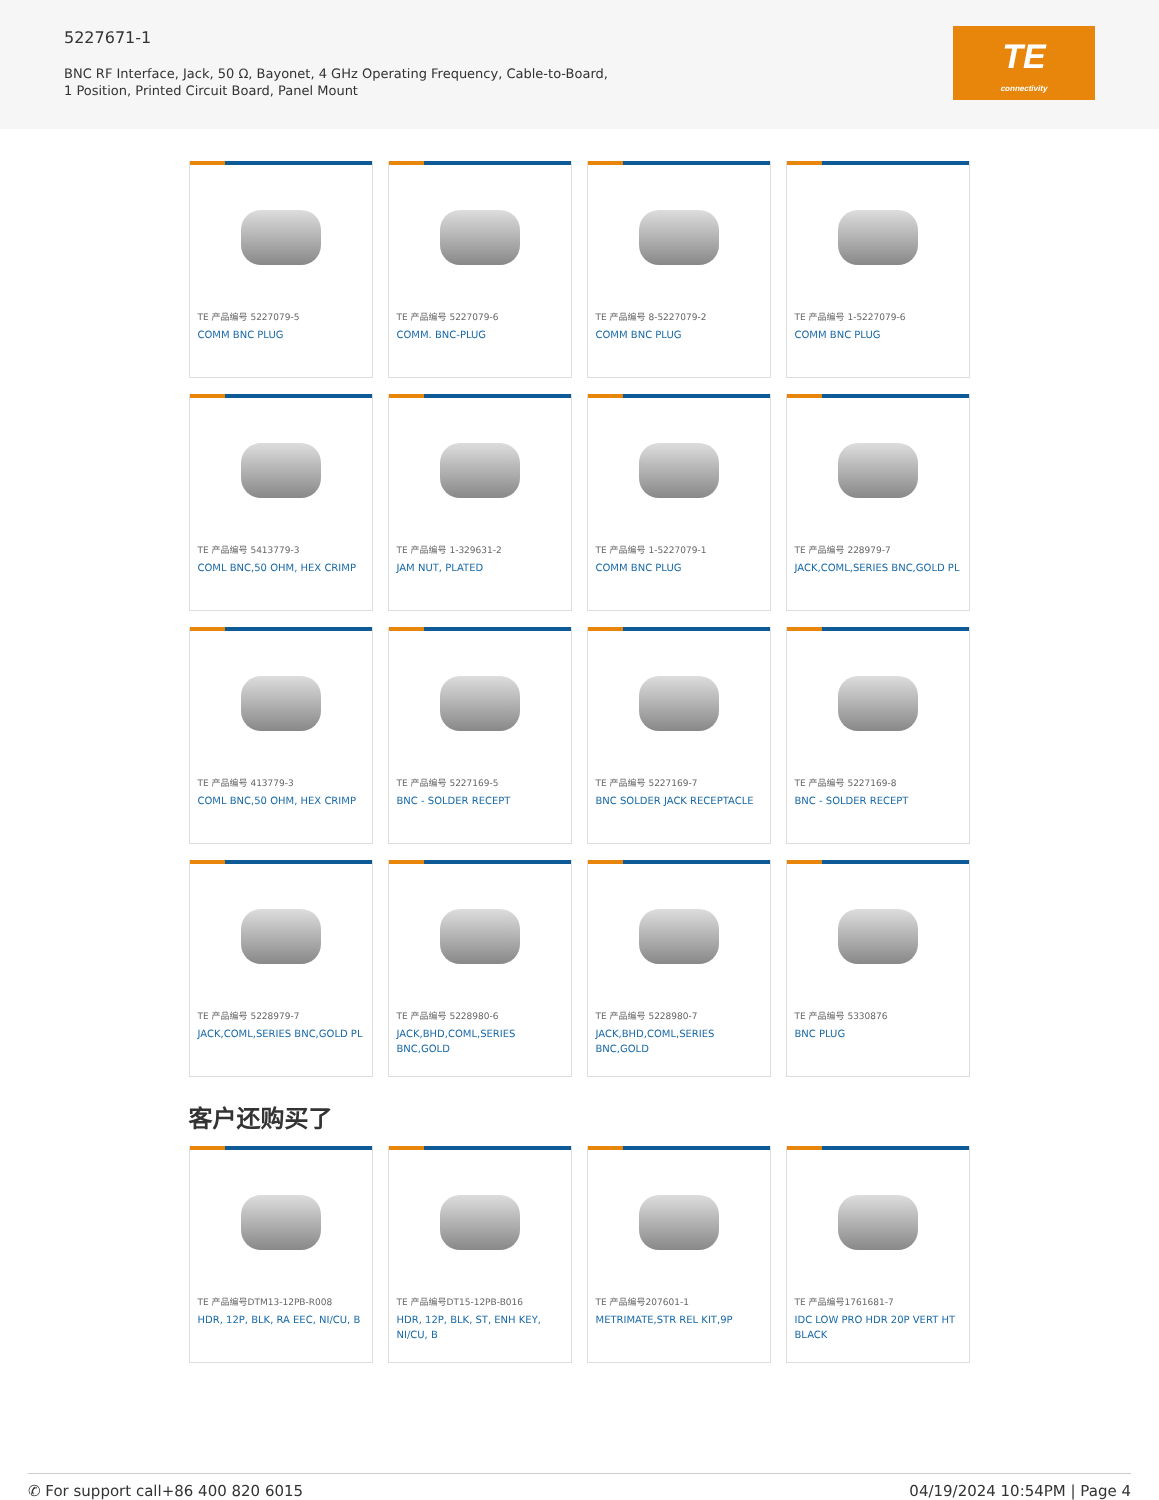5227671-1
BNC RF Interface, Jack, 50 Ω, Bayonet, 4 GHz Operating Frequency, Cable-to-Board,
1 Position, Printed Circuit Board, Panel Mount
TE
connectivity
TE 产品编号 5227079-5
COMM BNC PLUG
TE 产品编号 5227079-6
COMM. BNC-PLUG
TE 产品编号 8-5227079-2
COMM BNC PLUG
TE 产品编号 1-5227079-6
COMM BNC PLUG
TE 产品编号 5413779-3
COML BNC,50 OHM, HEX CRIMP
TE 产品编号 1-329631-2
JAM NUT, PLATED
TE 产品编号 1-5227079-1
COMM BNC PLUG
TE 产品编号 228979-7
JACK,COML,SERIES BNC,GOLD PL
TE 产品编号 413779-3
COML BNC,50 OHM, HEX CRIMP
TE 产品编号 5227169-5
BNC - SOLDER RECEPT
TE 产品编号 5227169-7
BNC SOLDER JACK RECEPTACLE
TE 产品编号 5227169-8
BNC - SOLDER RECEPT
TE 产品编号 5228979-7
JACK,COML,SERIES BNC,GOLD PL
TE 产品编号 5228980-6
JACK,BHD,COML,SERIES BNC,GOLD
TE 产品编号 5228980-7
JACK,BHD,COML,SERIES BNC,GOLD
TE 产品编号 5330876
BNC PLUG
客户还购买了
TE 产品编号DTM13-12PB-R008
HDR, 12P, BLK, RA EEC, NI/CU, B
TE 产品编号DT15-12PB-B016
HDR, 12P, BLK, ST, ENH KEY, NI/CU, B
TE 产品编号207601-1
METRIMATE,STR REL KIT,9P
TE 产品编号1761681-7
IDC LOW PRO HDR 20P VERT HT BLACK
✆ For support call+86 400 820 6015 04/19/2024 10:54PM | Page 4